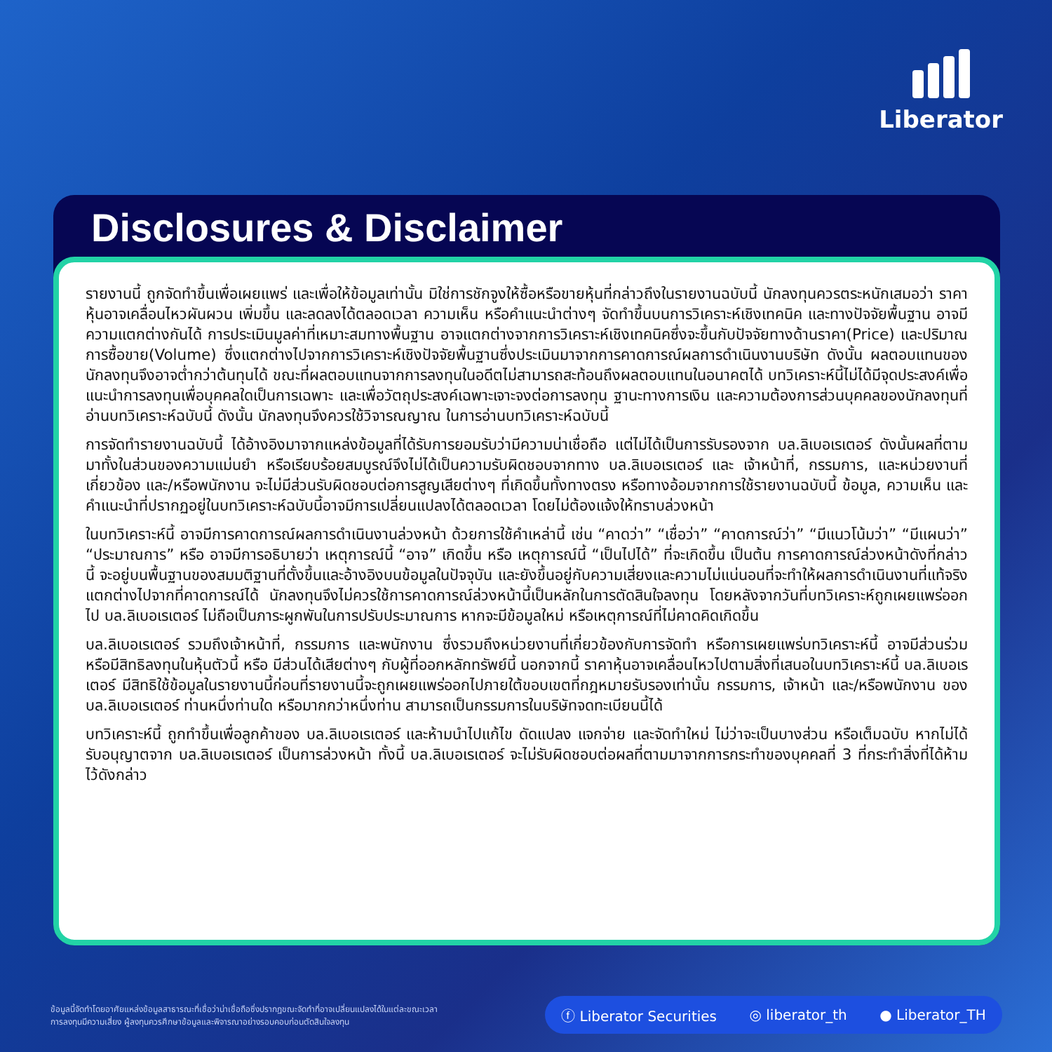Liberator
Disclosures & Disclaimer
รายงานนี้ ถูกจัดทำขึ้นเพื่อเผยแพร่ และเพื่อให้ข้อมูลเท่านั้น มิใช่การชักจูงให้ซื้อหรือขายหุ้นที่กล่าวถึงในรายงานฉบับนี้ นักลงทุนควรตระหนักเสมอว่า ราคาหุ้นอาจเคลื่อนไหวผันผวน เพิ่มขึ้น และลดลงได้ตลอดเวลา ความเห็น หรือคำแนะนำต่างๆ จัดทำขึ้นบนการวิเคราะห์เชิงเทคนิค และทางปัจจัยพื้นฐาน อาจมีความแตกต่างกันได้ การประเมินมูลค่าที่เหมาะสมทางพื้นฐาน อาจแตกต่างจากการวิเคราะห์เชิงเทคนิคซึ่งจะขึ้นกับปัจจัยทางด้านราคา(Price) และปริมาณการซื้อขาย(Volume) ซึ่งแตกต่างไปจากการวิเคราะห์เชิงปัจจัยพื้นฐานซึ่งประเมินมาจากการคาดการณ์ผลการดำเนินงานบริษัท ดังนั้น ผลตอบแทนของนักลงทุนจึงอาจต่ำกว่าต้นทุนได้ ขณะที่ผลตอบแทนจากการลงทุนในอดีตไม่สามารถสะท้อนถึงผลตอบแทนในอนาคตได้ บทวิเคราะห์นี้ไม่ได้มีจุดประสงค์เพื่อแนะนำการลงทุนเพื่อบุคคลใดเป็นการเฉพาะ และเพื่อวัตถุประสงค์เฉพาะเจาะจงต่อการลงทุน ฐานะทางการเงิน และความต้องการส่วนบุคคลของนักลงทุนที่อ่านบทวิเคราะห์ฉบับนี้ ดังนั้น นักลงทุนจึงควรใช้วิจารณญาณ ในการอ่านบทวิเคราะห์ฉบับนี้
การจัดทำรายงานฉบับนี้ ได้อ้างอิงมาจากแหล่งข้อมูลที่ได้รับการยอมรับว่ามีความน่าเชื่อถือ แต่ไม่ได้เป็นการรับรองจาก บล.ลิเบอเรเตอร์ ดังนั้นผลที่ตามมาทั้งในส่วนของความแม่นยำ หรือเรียบร้อยสมบูรณ์จึงไม่ได้เป็นความรับผิดชอบจากทาง บล.ลิเบอเรเตอร์ และ เจ้าหน้าที่, กรรมการ, และหน่วยงานที่เกี่ยวข้อง และ/หรือพนักงาน จะไม่มีส่วนรับผิดชอบต่อการสูญเสียต่างๆ ที่เกิดขึ้นทั้งทางตรง หรือทางอ้อมจากการใช้รายงานฉบับนี้ ข้อมูล, ความเห็น และคำแนะนำที่ปรากฏอยู่ในบทวิเคราะห์ฉบับนี้อาจมีการเปลี่ยนแปลงได้ตลอดเวลา โดยไม่ต้องแจ้งให้ทราบล่วงหน้า
ในบทวิเคราะห์นี้ อาจมีการคาดการณ์ผลการดำเนินงานล่วงหน้า ด้วยการใช้คำเหล่านี้ เช่น “คาดว่า” “เชื่อว่า” “คาดการณ์ว่า” “มีแนวโน้มว่า” “มีแผนว่า” “ประมาณการ” หรือ อาจมีการอธิบายว่า เหตุการณ์นี้ “อาจ” เกิดขึ้น หรือ เหตุการณ์นี้ “เป็นไปได้” ที่จะเกิดขึ้น เป็นต้น การคาดการณ์ล่วงหน้าดังที่กล่าวนี้ จะอยู่บนพื้นฐานของสมมติฐานที่ตั้งขึ้นและอ้างอิงบนข้อมูลในปัจจุบัน และยังขึ้นอยู่กับความเสี่ยงและความไม่แน่นอนที่จะทำให้ผลการดำเนินงานที่แท้จริงแตกต่างไปจากที่คาดการณ์ได้ นักลงทุนจึงไม่ควรใช้การคาดการณ์ล่วงหน้านี้เป็นหลักในการตัดสินใจลงทุน โดยหลังจากวันที่บทวิเคราะห์ถูกเผยแพร่ออกไป บล.ลิเบอเรเตอร์ ไม่ถือเป็นภาระผูกพันในการปรับประมาณการ หากจะมีข้อมูลใหม่ หรือเหตุการณ์ที่ไม่คาดคิดเกิดขึ้น
บล.ลิเบอเรเตอร์ รวมถึงเจ้าหน้าที่, กรรมการ และพนักงาน ซึ่งรวมถึงหน่วยงานที่เกี่ยวข้องกับการจัดทำ หรือการเผยแพร่บทวิเคราะห์นี้ อาจมีส่วนร่วม หรือมีสิทธิลงทุนในหุ้นตัวนี้ หรือ มีส่วนได้เสียต่างๆ กับผู้ที่ออกหลักทรัพย์นี้ นอกจากนี้ ราคาหุ้นอาจเคลื่อนไหวไปตามสิ่งที่เสนอในบทวิเคราะห์นี้ บล.ลิเบอเรเตอร์ มีสิทธิใช้ข้อมูลในรายงานนี้ก่อนที่รายงานนี้จะถูกเผยแพร่ออกไปภายใต้ขอบเขตที่กฎหมายรับรองเท่านั้น กรรมการ, เจ้าหน้า และ/หรือพนักงาน ของ บล.ลิเบอเรเตอร์ ท่านหนึ่งท่านใด หรือมากกว่าหนึ่งท่าน สามารถเป็นกรรมการในบริษัทจดทะเบียนนี้ได้
บทวิเคราะห์นี้ ถูกทำขึ้นเพื่อลูกค้าของ บล.ลิเบอเรเตอร์ และห้ามนำไปแก้ไข ดัดแปลง แจกจ่าย และจัดทำใหม่ ไม่ว่าจะเป็นบางส่วน หรือเต็มฉบับ หากไม่ได้รับอนุญาตจาก บล.ลิเบอเรเตอร์ เป็นการล่วงหน้า ทั้งนี้ บล.ลิเบอเรเตอร์ จะไม่รับผิดชอบต่อผลที่ตามมาจากการกระทำของบุคคลที่ 3 ที่กระทำสิ่งที่ได้ห้ามไว้ดังกล่าว
ข้อมูลนี้จัดทำโดยอาศัยแหล่งข้อมูลสาธารณะที่เชื่อว่าน่าเชื่อถือซึ่งปรากฏขณะจัดทำที่อาจเปลี่ยนแปลงได้ในแต่ละขณะเวลา
การลงทุนมีความเสี่ยง ผู้ลงทุนควรศึกษาข้อมูลและพิจารณาอย่างรอบคอบก่อนตัดสินใจลงทุน
ⓕ Liberator Securities ◎ liberator_th ● Liberator_TH